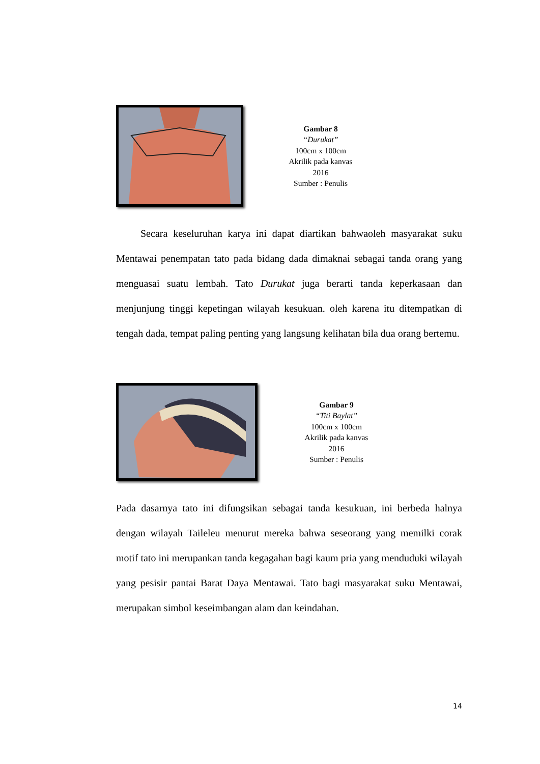Gambar 8
“Durukat”
100cm x 100cm
Akrilik pada kanvas
2016
Sumber : Penulis
Secara keseluruhan karya ini dapat diartikan bahwaoleh masyarakat suku Mentawai penempatan tato pada bidang dada dimaknai sebagai tanda orang yang menguasai suatu lembah. Tato Durukat juga berarti tanda keperkasaan dan menjunjung tinggi kepetingan wilayah kesukuan. oleh karena itu ditempatkan di tengah dada, tempat paling penting yang langsung kelihatan bila dua orang bertemu.
Gambar 9
“Titi Baylat”
100cm x 100cm
Akrilik pada kanvas
2016
Sumber : Penulis
Pada dasarnya tato ini difungsikan sebagai tanda kesukuan, ini berbeda halnya dengan wilayah Taileleu menurut mereka bahwa seseorang yang memilki corak motif tato ini merupankan tanda kegagahan bagi kaum pria yang menduduki wilayah yang pesisir pantai Barat Daya Mentawai. Tato bagi masyarakat suku Mentawai, merupakan simbol keseimbangan alam dan keindahan.
14